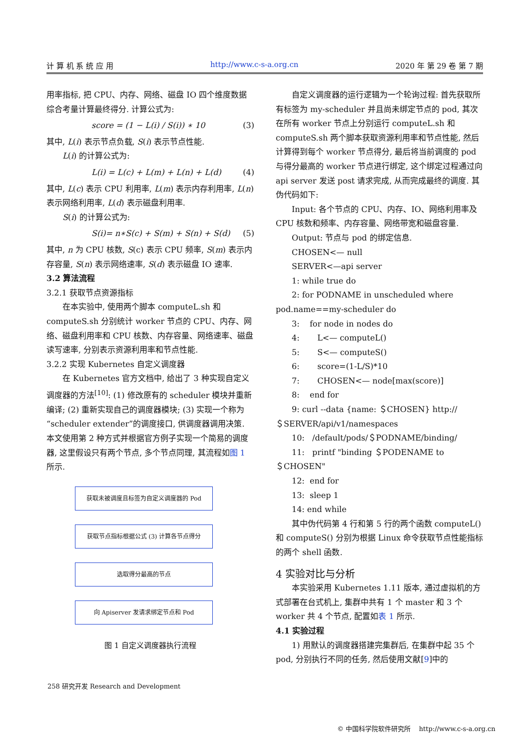计 算 机 系 统 应 用 http://www.c-s-a.org.cn 2020 年 第 29 卷 第 7 期
用率指标, 把 CPU、内存、网络、磁盘 IO 四个维度数据综合考量计算最终得分. 计算公式为:
score = (1 − L(i) / S(i)) ∗ 10 (3)
其中, L(i) 表示节点负载, S(i) 表示节点性能.
L(i) 的计算公式为:
L(i) = L(c) + L(m) + L(n) + L(d) (4)
其中, L(c) 表示 CPU 利用率, L(m) 表示内存利用率, L(n) 表示网络利用率, L(d) 表示磁盘利用率.
S(i) 的计算公式为:
S(i)= n∗S(c) + S(m) + S(n) + S(d) (5)
其中, n 为 CPU 核数, S(c) 表示 CPU 频率, S(m) 表示内存容量, S(n) 表示网络速率, S(d) 表示磁盘 IO 速率.
3.2 算法流程
3.2.1 获取节点资源指标
在本实验中, 使用两个脚本 computeL.sh 和 computeS.sh 分别统计 worker 节点的 CPU、内存、网络、磁盘利用率和 CPU 核数、内存容量、网络速率、磁盘读写速率, 分别表示资源利用率和节点性能.
3.2.2 实现 Kubernetes 自定义调度器
在 Kubernetes 官方文档中, 给出了 3 种实现自定义调度器的方法<sup>[10]</sup>: (1) 修改原有的 scheduler 模块并重新编译; (2) 重新实现自己的调度器模块; (3) 实现一个称为“scheduler extender”的调度接口, 供调度器调用决策. 本文使用第 2 种方式并根据官方例子实现一个简易的调度器, 这里假设只有两个节点, 多个节点同理, 其流程如图 1 所示.
获取未被调度且标签为自定义调度器的 Pod
获取节点指标根据公式 (3) 计算各节点得分
选取得分最高的节点
向 Apiserver 发请求绑定节点和 Pod
图 1 自定义调度器执行流程
自定义调度器的运行逻辑为一个轮询过程: 首先获取所有标签为 my-scheduler 并且尚未绑定节点的 pod, 其次在所有 worker 节点上分别运行 computeL.sh 和 computeS.sh 两个脚本获取资源利用率和节点性能, 然后计算得到每个 worker 节点得分, 最后将当前调度的 pod 与得分最高的 worker 节点进行绑定, 这个绑定过程通过向 api server 发送 post 请求完成, 从而完成最终的调度. 其伪代码如下:
Input: 各个节点的 CPU、内存、IO、网络利用率及 CPU 核数和频率、内存容量、网络带宽和磁盘容量.
Output: 节点与 pod 的绑定信息.
CHOSEN<— null
SERVER<—api server
1: while true do
2: for PODNAME in unscheduled where pod.name==my-scheduler do
3: for node in nodes do
4: L<— computeL()
5: S<— computeS()
6: score=(1-L/S)*10
7: CHOSEN<— node[max(score)]
8: end for
9: curl --data {name: ＄CHOSEN} http://＄SERVER/api/v1/namespaces
10: /default/pods/＄PODNAME/binding/
11: printf "binding ＄PODENAME to ＄CHOSEN"
12: end for
13: sleep 1
14: end while
其中伪代码第 4 行和第 5 行的两个函数 computeL() 和 computeS() 分别为根据 Linux 命令获取节点性能指标的两个 shell 函数.
4 实验对比与分析
本实验采用 Kubernetes 1.11 版本, 通过虚拟机的方式部署在台式机上, 集群中共有 1 个 master 和 3 个 worker 共 4 个节点, 配置如表 1 所示.
4.1 实验过程
1) 用默认的调度器搭建完集群后, 在集群中起 35 个 pod, 分别执行不同的任务, 然后使用文献[9]中的
258 研究开发 Research and Development
© 中国科学院软件研究所 http://www.c-s-a.org.cn